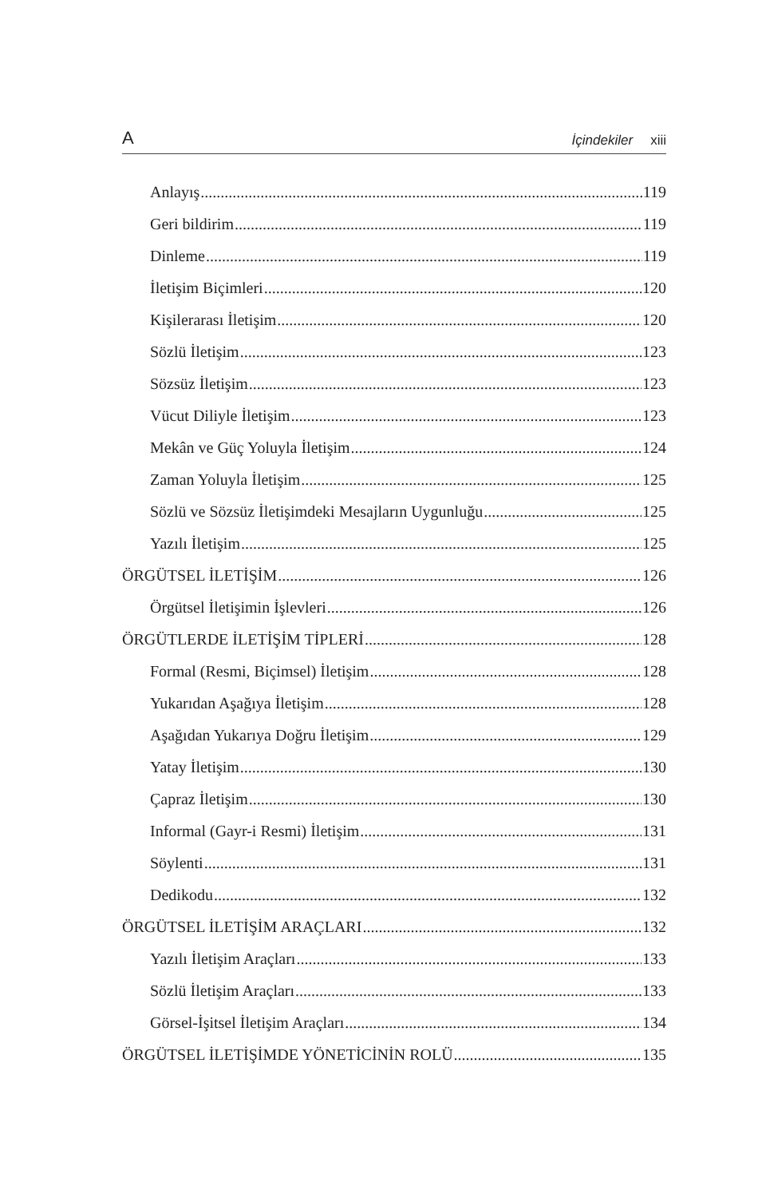A İçindekiler xiii
Anlayış 119
Geri bildirim 119
Dinleme 119
İletişim Biçimleri 120
Kişilerarası İletişim 120
Sözlü İletişim 123
Sözsüz İletişim 123
Vücut Diliyle İletişim 123
Mekân ve Güç Yoluyla İletişim 124
Zaman Yoluyla İletişim 125
Sözlü ve Sözsüz İletişimdeki Mesajların Uygunluğu 125
Yazılı İletişim 125
ÖRGÜTSEL İLETİŞİM 126
Örgütsel İletişimin İşlevleri 126
ÖRGÜTLERDE İLETİŞİM TİPLERİ 128
Formal (Resmi, Biçimsel) İletişim 128
Yukarıdan Aşağıya İletişim 128
Aşağıdan Yukarıya Doğru İletişim 129
Yatay İletişim 130
Çapraz İletişim 130
Informal (Gayr-i Resmi) İletişim 131
Söylenti 131
Dedikodu 132
ÖRGÜTSEL İLETİŞİM ARAÇLARI 132
Yazılı İletişim Araçları 133
Sözlü İletişim Araçları 133
Görsel-İşitsel İletişim Araçları 134
ÖRGÜTSEL İLETİŞİMDE YÖNETİCİNİN ROLÜ 135